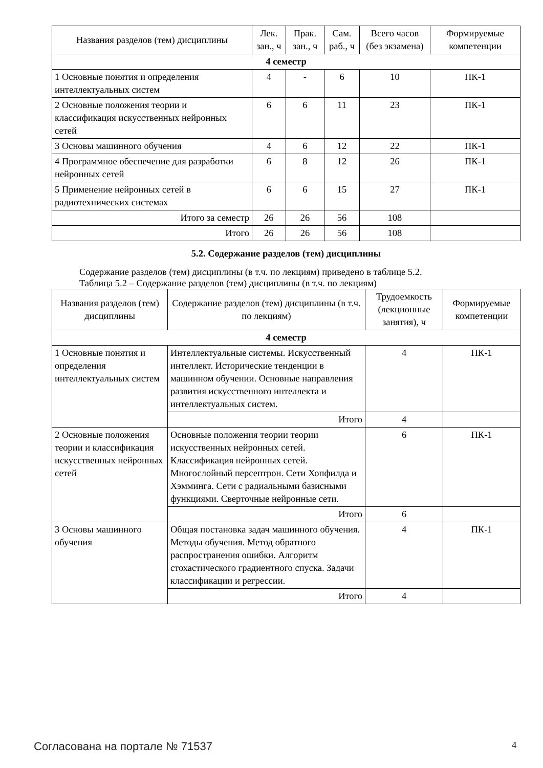| Названия разделов (тем) дисциплины | Лек. зан., ч | Прак. зан., ч | Сам. раб., ч | Всего часов (без экзамена) | Формируемые компетенции |
| --- | --- | --- | --- | --- | --- |
| 4 семестр | | | | | |
| 1 Основные понятия и определения интеллектуальных систем | 4 | - | 6 | 10 | ПК-1 |
| 2 Основные положения теории и классификация искусственных нейронных сетей | 6 | 6 | 11 | 23 | ПК-1 |
| 3 Основы машинного обучения | 4 | 6 | 12 | 22 | ПК-1 |
| 4 Программное обеспечение для разработки нейронных сетей | 6 | 8 | 12 | 26 | ПК-1 |
| 5 Применение нейронных сетей в радиотехнических системах | 6 | 6 | 15 | 27 | ПК-1 |
| Итого за семестр | 26 | 26 | 56 | 108 | |
| Итого | 26 | 26 | 56 | 108 | |
5.2. Содержание разделов (тем) дисциплины
Содержание разделов (тем) дисциплины (в т.ч. по лекциям) приведено в таблице 5.2.
Таблица 5.2 – Содержание разделов (тем) дисциплины (в т.ч. по лекциям)
| Названия разделов (тем) дисциплины | Содержание разделов (тем) дисциплины (в т.ч. по лекциям) | Трудоемкость (лекционные занятия), ч | Формируемые компетенции |
| --- | --- | --- | --- |
| 4 семестр | | | |
| 1 Основные понятия и определения интеллектуальных систем | Интеллектуальные системы. Искусственный интеллект. Исторические тенденции в машинном обучении. Основные направления развития искусственного интеллекта и интеллектуальных систем. | 4 | ПК-1 |
| | Итого | 4 | |
| 2 Основные положения теории и классификация искусственных нейронных сетей | Основные положения теории теории искусственных нейронных сетей. Классификация нейронных сетей. Многослойный персептрон. Сети Хопфилда и Хэмминга. Сети с радиальными базисными функциями. Сверточные нейронные сети. | 6 | ПК-1 |
| | Итого | 6 | |
| 3 Основы машинного обучения | Общая постановка задач машинного обучения. Методы обучения. Метод обратного распространения ошибки. Алгоритм стохастического градиентного спуска. Задачи классификации и регрессии. | 4 | ПК-1 |
| | Итого | 4 | |
Согласована на портале № 71537 4